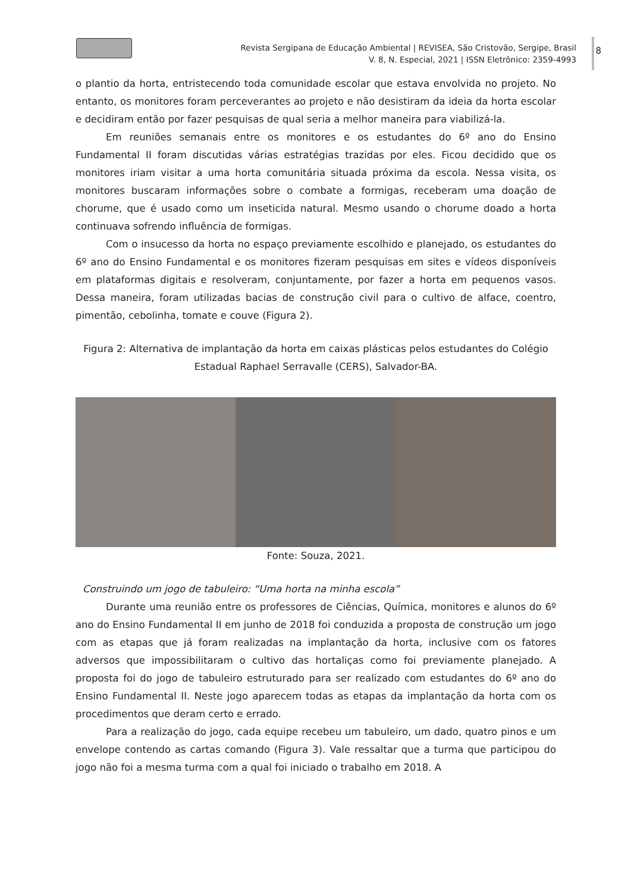Revista Sergipana de Educação Ambiental | REVISEA, São Cristovão, Sergipe, Brasil
V. 8, N. Especial, 2021 | ISSN Eletrônico: 2359-4993
8
o plantio da horta, entristecendo toda comunidade escolar que estava envolvida no projeto. No entanto, os monitores foram perceverantes ao projeto e não desistiram da ideia da horta escolar e decidiram então por fazer pesquisas de qual seria a melhor maneira para viabilizá-la.
Em reuniões semanais entre os monitores e os estudantes do 6º ano do Ensino Fundamental II foram discutidas várias estratégias trazidas por eles. Ficou decidido que os monitores iriam visitar a uma horta comunitária situada próxima da escola. Nessa visita, os monitores buscaram informações sobre o combate a formigas, receberam uma doação de chorume, que é usado como um inseticida natural. Mesmo usando o chorume doado a horta continuava sofrendo influência de formigas.
Com o insucesso da horta no espaço previamente escolhido e planejado, os estudantes do 6º ano do Ensino Fundamental e os monitores fizeram pesquisas em sites e vídeos disponíveis em plataformas digitais e resolveram, conjuntamente, por fazer a horta em pequenos vasos. Dessa maneira, foram utilizadas bacias de construção civil para o cultivo de alface, coentro, pimentão, cebolinha, tomate e couve (Figura 2).
Figura 2: Alternativa de implantação da horta em caixas plásticas pelos estudantes do Colégio Estadual Raphael Serravalle (CERS), Salvador-BA.
Fonte: Souza, 2021.
Construindo um jogo de tabuleiro: “Uma horta na minha escola”
Durante uma reunião entre os professores de Ciências, Química, monitores e alunos do 6º ano do Ensino Fundamental II em junho de 2018 foi conduzida a proposta de construção um jogo com as etapas que já foram realizadas na implantação da horta, inclusive com os fatores adversos que impossibilitaram o cultivo das hortaliças como foi previamente planejado. A proposta foi do jogo de tabuleiro estruturado para ser realizado com estudantes do 6º ano do Ensino Fundamental II. Neste jogo aparecem todas as etapas da implantação da horta com os procedimentos que deram certo e errado.
Para a realização do jogo, cada equipe recebeu um tabuleiro, um dado, quatro pinos e um envelope contendo as cartas comando (Figura 3). Vale ressaltar que a turma que participou do jogo não foi a mesma turma com a qual foi iniciado o trabalho em 2018. A